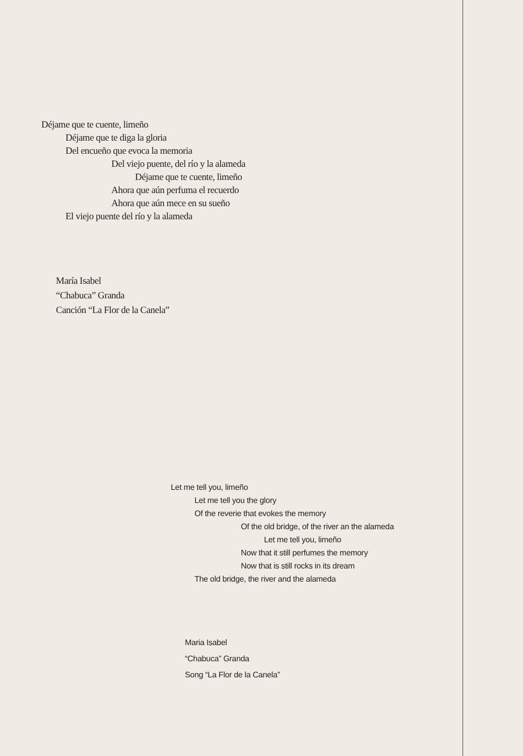Déjame que te cuente, limeño
Déjame que te diga la gloria
Del encueño que evoca la memoria
Del viejo puente, del río y la alameda
Déjame que te cuente, limeño
Ahora que aún perfuma el recuerdo
Ahora que aún mece en su sueño
El viejo puente del río y la alameda
María Isabel
“Chabuca” Granda
Canción “La Flor de la Canela”
Let me tell you, limeño
Let me tell you the glory
Of the reverie that evokes the memory
Of the old bridge, of the river an the alameda
Let me tell you, limeño
Now that it still perfumes the memory
Now that is still rocks in its dream
The old bridge, the river and the alameda
Maria Isabel
“Chabuca” Granda
Song “La Flor de la Canela”